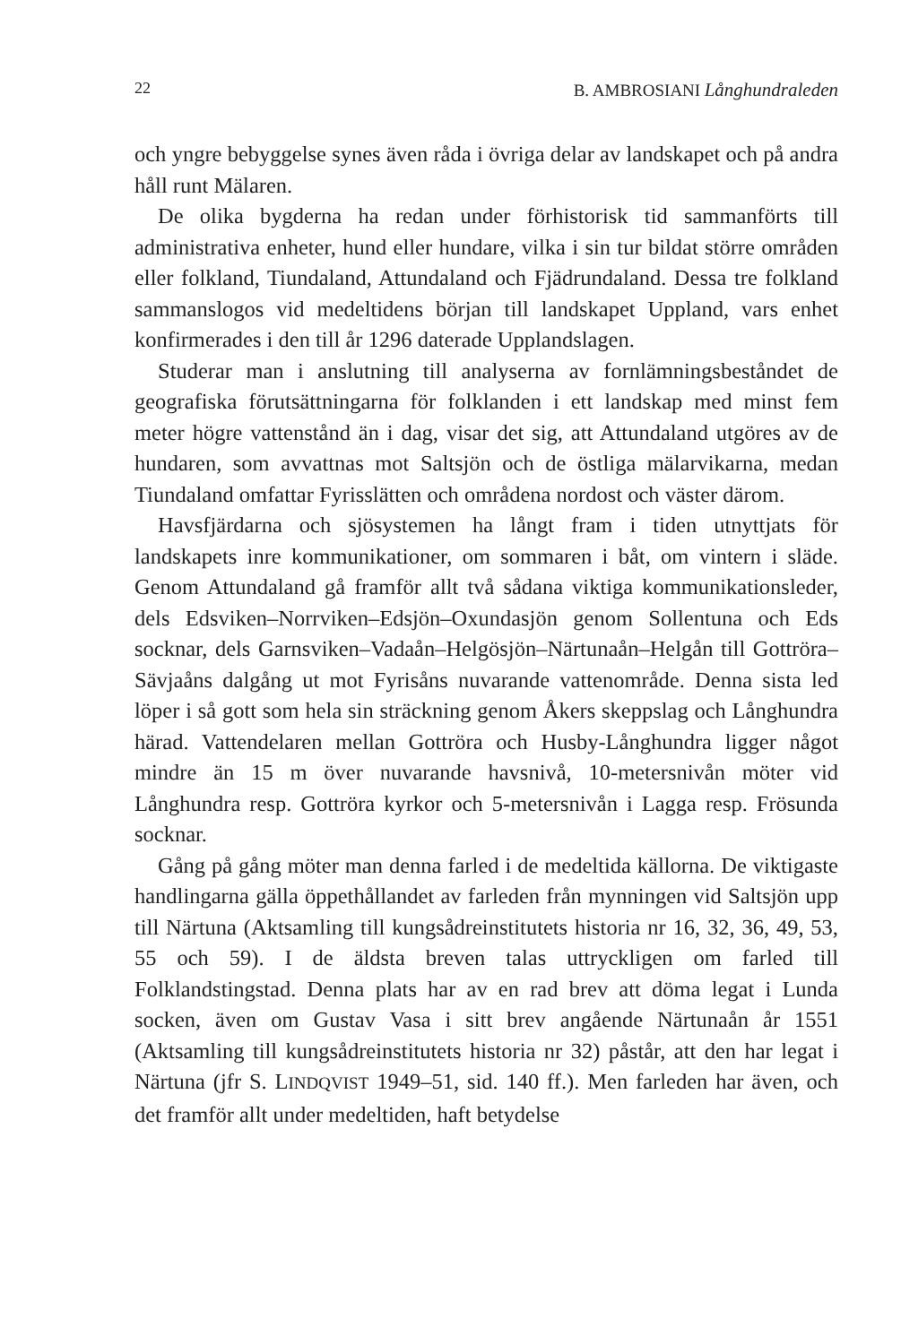22 B. AMBROSIANI Långhundraleden
och yngre bebyggelse synes även råda i övriga delar av landskapet och på andra håll runt Mälaren.
De olika bygderna ha redan under förhistorisk tid sammanförts till administrativa enheter, hund eller hundare, vilka i sin tur bildat större områden eller folkland, Tiundaland, Attundaland och Fjädrundaland. Dessa tre folkland sammanslogos vid medeltidens början till landskapet Uppland, vars enhet konfirmerades i den till år 1296 daterade Upplandslagen.
Studerar man i anslutning till analyserna av fornlämningsbeståndet de geografiska förutsättningarna för folklanden i ett landskap med minst fem meter högre vattenstånd än i dag, visar det sig, att Attundaland utgöres av de hundaren, som avvattnas mot Saltsjön och de östliga mälarvikarna, medan Tiundaland omfattar Fyrisslätten och områdena nordost och väster därom.
Havsfjärdarna och sjösystemen ha långt fram i tiden utnyttjats för landskapets inre kommunikationer, om sommaren i båt, om vintern i släde. Genom Attundaland gå framför allt två sådana viktiga kommunikationsleder, dels Edsviken–Norrviken–Edsjön–Oxundasjön genom Sollentuna och Eds socknar, dels Garnsviken–Vadaån–Helgösjön–Närtunaån–Helgån till Gottröra–Sävjaåns dalgång ut mot Fyrisåns nuvarande vattenområde. Denna sista led löper i så gott som hela sin sträckning genom Åkers skeppslag och Långhundra härad. Vattendelaren mellan Gottröra och Husby-Långhundra ligger något mindre än 15 m över nuvarande havsnivå, 10-metersnivån möter vid Långhundra resp. Gottröra kyrkor och 5-metersnivån i Lagga resp. Frösunda socknar.
Gång på gång möter man denna farled i de medeltida källorna. De viktigaste handlingarna gälla öppethållandet av farleden från mynningen vid Saltsjön upp till Närtuna (Aktsamling till kungsådreinstitutets historia nr 16, 32, 36, 49, 53, 55 och 59). I de äldsta breven talas uttryckligen om farled till Folklandstingstad. Denna plats har av en rad brev att döma legat i Lunda socken, även om Gustav Vasa i sitt brev angående Närtunaån år 1551 (Aktsamling till kungsådreinstitutets historia nr 32) påstår, att den har legat i Närtuna (jfr S. LINDQVIST 1949–51, sid. 140 ff.). Men farleden har även, och det framför allt under medeltiden, haft betydelse